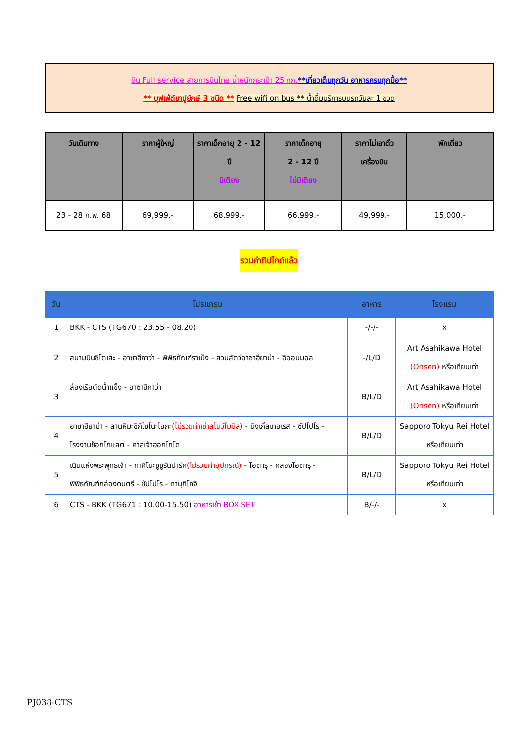บิน Full service สายการบินไทย น้ำหนักกระเป๋า 25 กก.**เที่ยวเต็มทุกวัน อาหารครบทุกมื้อ**
** บุฟเฟ่ต์ขาปูยักษ์ 3 ชนิด ** Free wifi on bus ** น้ำดื่มบริการบนรถวันละ 1 ขวด
| วันเดินทาง | ราคาผู้ใหญ่ | ราคาเด็กอายุ 2 - 12 ปี มีเตียง | ราคาเด็กอายุ 2 - 12 ปี ไม่มีเตียง | ราคาไม่เอาตั๋ว เครื่องบิน | พักเดี่ยว |
| --- | --- | --- | --- | --- | --- |
| 23 - 28 ก.พ. 68 | 69,999.- | 68,999.- | 66,999.- | 49,999.- | 15,000.- |
รวมค่าทิปไกด์แล้ว
| วัน | โปรแกรม | อาหาร | โรงแรม |
| --- | --- | --- | --- |
| 1 | BKK - CTS (TG670 : 23.55 - 08.20) | -/-/- | x |
| 2 | สนามบินชิโตเสะ - อาซาฮีคาว่า - พิพิธภัณฑ์ราเม็ง - สวนสัตว์อาซาฮียาม่า - อิออนมอล | -/L/D | Art Asahikawa Hotel (Onsen) หรือเทียบเท่า |
| 3 | ล่องเรือตัดน้ำแข็ง - อาซาฮีคาว่า | B/L/D | Art Asahikawa Hotel (Onsen) หรือเทียบเท่า |
| 4 | อาซาฮียาม่า - ลานหิมะชิกิไซโนะโอกะ (ไม่รวมค่าเช่าสโนว์โมบิล) - นิงเกิ้ลเทอเรส - ซัปโปโร - โรงงานช็อกโกแลต - ศาลเจ้าฮอกไกโด | B/L/D | Sapporo Tokyu Rei Hotel หรือเทียบเท่า |
| 5 | เนินแห่งพระพุทธเจ้า - ทาคิโนะซูซูรันปาร์ค (ไม่รวมค่าอุปกรณ์) - โอตารุ - คลองโอตารุ - พิพิธภัณฑ์กล่องดนตรี - ซัปโปโร - ทานุกิโคจิ | B/L/D | Sapporo Tokyu Rei Hotel หรือเทียบเท่า |
| 6 | CTS - BKK (TG671 : 10.00-15.50) อาหารเช้า BOX SET | B/-/- | x |
PJ038-CTS